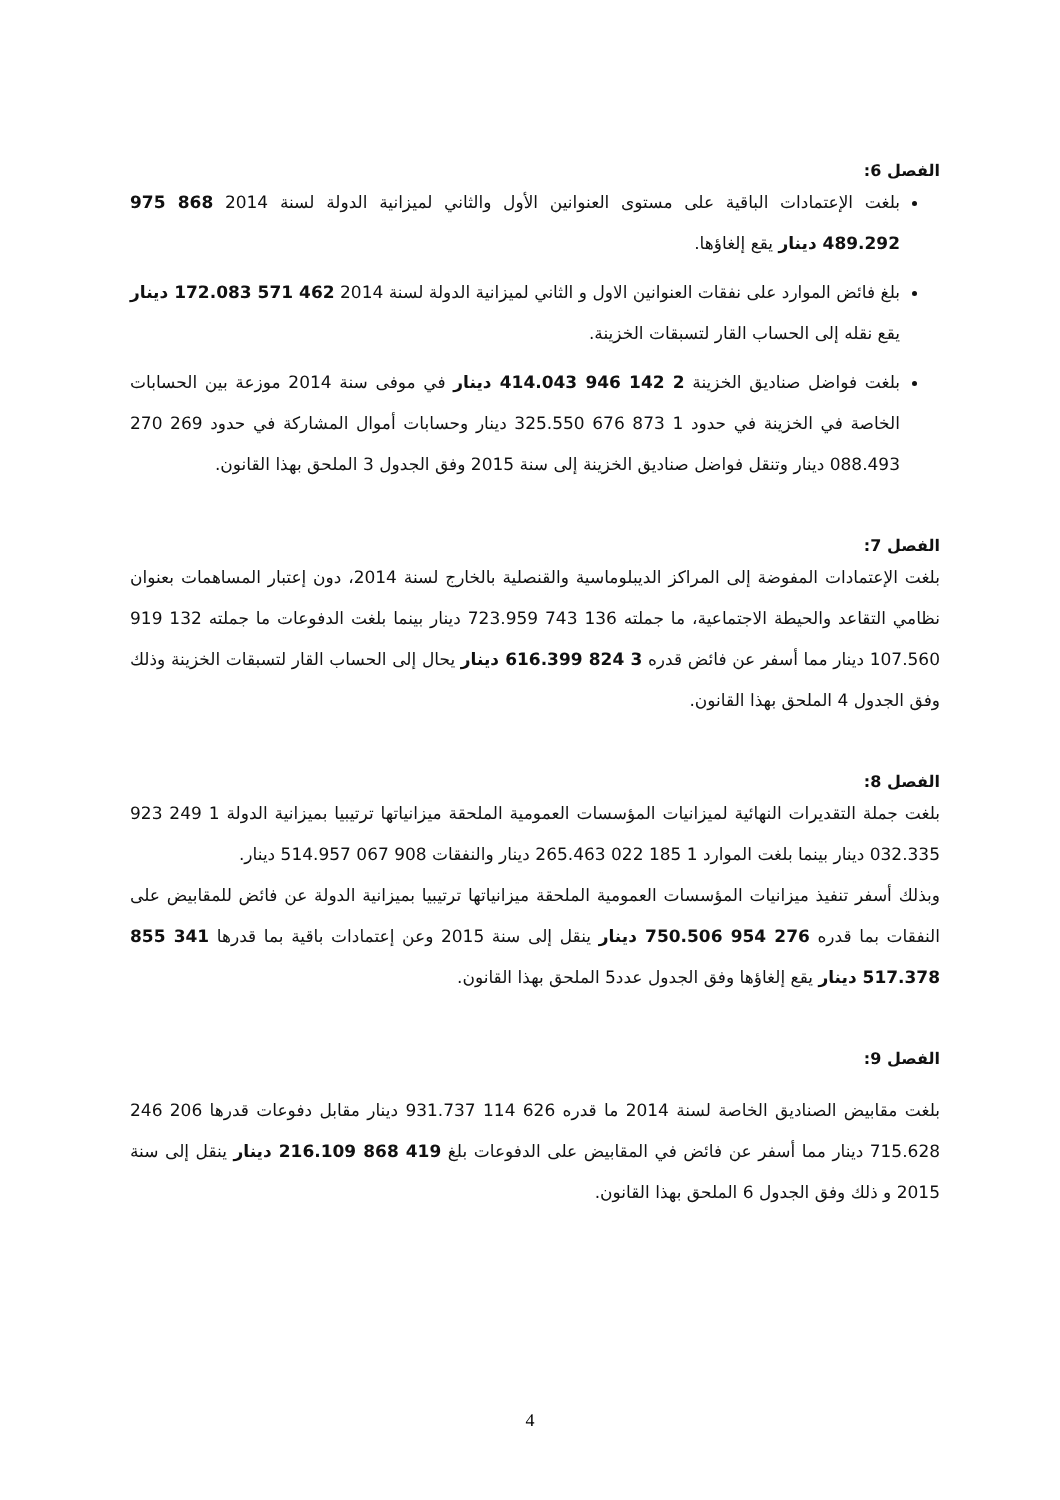الفصل 6:
بلغت الإعتمادات الباقية على مستوى العنوانين الأول والثاني لميزانية الدولة لسنة 2014 868 975 489.292 دينار يقع إلغاؤها.
بلغ فائض الموارد على نفقات العنوانين الاول و الثاني لميزانية الدولة لسنة 2014 462 571 172.083 دينار يقع نقله إلى الحساب القار لتسبقات الخزينة.
بلغت فواضل صناديق الخزينة 2 142 946 414.043 دينار في موفى سنة 2014 موزعة بين الحسابات الخاصة في الخزينة في حدود 1 873 676 325.550 دينار وحسابات أموال المشاركة في حدود 269 270 088.493 دينار وتنقل فواضل صناديق الخزينة إلى سنة 2015 وفق الجدول 3 الملحق بهذا القانون.
الفصل 7:
بلغت الإعتمادات المفوضة إلى المراكز الديبلوماسية والقنصلية بالخارج لسنة 2014، دون إعتبار المساهمات بعنوان نظامي التقاعد والحيطة الاجتماعية، ما جملته 136 743 723.959 دينار بينما بلغت الدفوعات ما جملته 132 919 107.560 دينار مما أسفر عن فائض قدره 3 824 616.399 دينار يحال إلى الحساب القار لتسبقات الخزينة وذلك وفق الجدول 4 الملحق بهذا القانون.
الفصل 8:
بلغت جملة التقديرات النهائية لميزانيات المؤسسات العمومية الملحقة ميزانياتها ترتيبيا بميزانية الدولة 1 249 923 032.335 دينار بينما بلغت الموارد 1 185 022 265.463 دينار والنفقات 908 067 514.957 دينار.
وبذلك أسفر تنفيذ ميزانيات المؤسسات العمومية الملحقة ميزانياتها ترتيبيا بميزانية الدولة عن فائض للمقابيض على النفقات بما قدره 276 954 750.506 دينار ينقل إلى سنة 2015 وعن إعتمادات باقية بما قدرها 341 855 517.378 دينار يقع إلغاؤها وفق الجدول عدد5 الملحق بهذا القانون.
الفصل 9:
بلغت مقابيض الصناديق الخاصة لسنة 2014 ما قدره 626 114 931.737 دينار مقابل دفوعات قدرها 206 246 715.628 دينار مما أسفر عن فائض في المقابيض على الدفوعات بلغ 419 868 216.109 دينار ينقل إلى سنة 2015 و ذلك وفق الجدول 6 الملحق بهذا القانون.
4